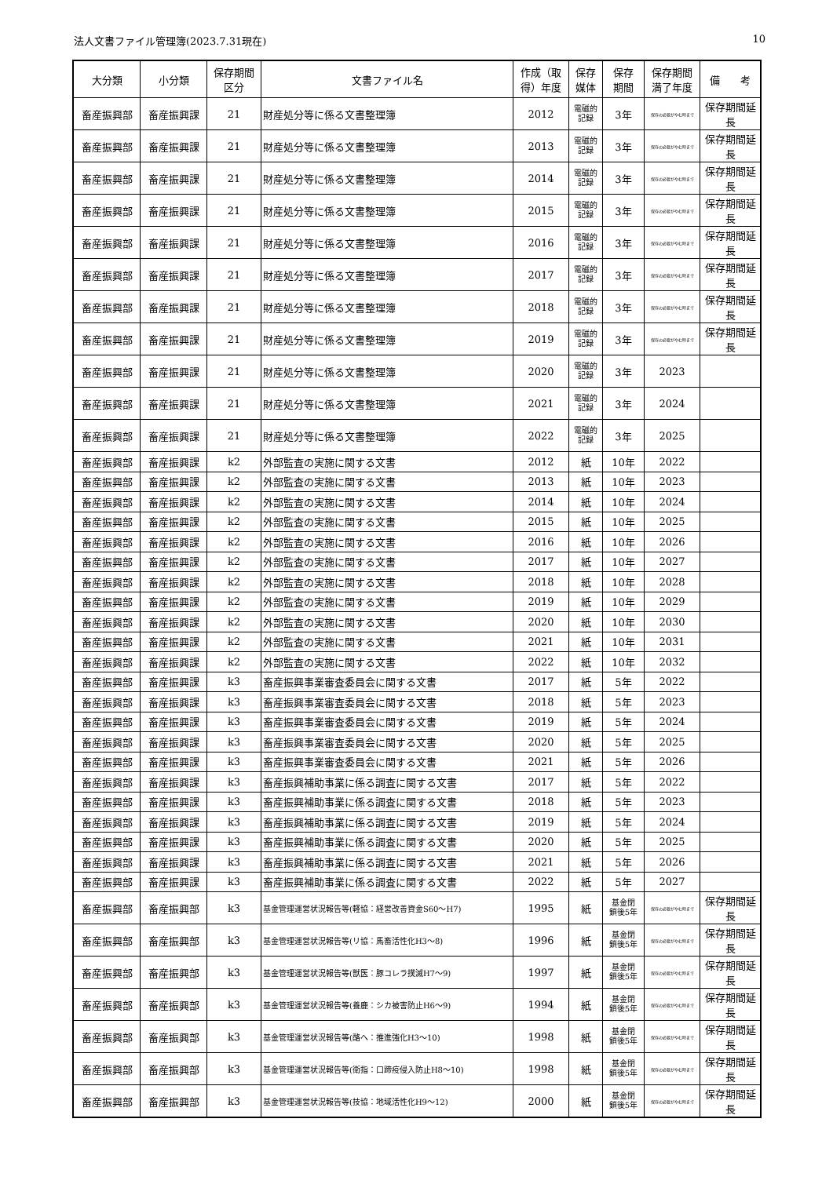法人文書ファイル管理簿(2023.7.31現在) 10
| 大分類 | 小分類 | 保存期間 区分 | 文書ファイル名 | 作成（取得）年度 | 保存 媒体 | 保存 期間 | 保存期間 満了年度 | 備 考 |
| --- | --- | --- | --- | --- | --- | --- | --- | --- |
| 畜産振興部 | 畜産振興課 | 21 | 財産処分等に係る文書整理簿 | 2012 | 電磁的 記録 | 3年 | 保存の必要がやむ時まで | 保存期間延長 |
| 畜産振興部 | 畜産振興課 | 21 | 財産処分等に係る文書整理簿 | 2013 | 電磁的 記録 | 3年 | 保存の必要がやむ時まで | 保存期間延長 |
| 畜産振興部 | 畜産振興課 | 21 | 財産処分等に係る文書整理簿 | 2014 | 電磁的 記録 | 3年 | 保存の必要がやむ時まで | 保存期間延長 |
| 畜産振興部 | 畜産振興課 | 21 | 財産処分等に係る文書整理簿 | 2015 | 電磁的 記録 | 3年 | 保存の必要がやむ時まで | 保存期間延長 |
| 畜産振興部 | 畜産振興課 | 21 | 財産処分等に係る文書整理簿 | 2016 | 電磁的 記録 | 3年 | 保存の必要がやむ時まで | 保存期間延長 |
| 畜産振興部 | 畜産振興課 | 21 | 財産処分等に係る文書整理簿 | 2017 | 電磁的 記録 | 3年 | 保存の必要がやむ時まで | 保存期間延長 |
| 畜産振興部 | 畜産振興課 | 21 | 財産処分等に係る文書整理簿 | 2018 | 電磁的 記録 | 3年 | 保存の必要がやむ時まで | 保存期間延長 |
| 畜産振興部 | 畜産振興課 | 21 | 財産処分等に係る文書整理簿 | 2019 | 電磁的 記録 | 3年 | 保存の必要がやむ時まで | 保存期間延長 |
| 畜産振興部 | 畜産振興課 | 21 | 財産処分等に係る文書整理簿 | 2020 | 電磁的 記録 | 3年 | 2023 | |
| 畜産振興部 | 畜産振興課 | 21 | 財産処分等に係る文書整理簿 | 2021 | 電磁的 記録 | 3年 | 2024 | |
| 畜産振興部 | 畜産振興課 | 21 | 財産処分等に係る文書整理簿 | 2022 | 電磁的 記録 | 3年 | 2025 | |
| 畜産振興部 | 畜産振興課 | k2 | 外部監査の実施に関する文書 | 2012 | 紙 | 10年 | 2022 | |
| 畜産振興部 | 畜産振興課 | k2 | 外部監査の実施に関する文書 | 2013 | 紙 | 10年 | 2023 | |
| 畜産振興部 | 畜産振興課 | k2 | 外部監査の実施に関する文書 | 2014 | 紙 | 10年 | 2024 | |
| 畜産振興部 | 畜産振興課 | k2 | 外部監査の実施に関する文書 | 2015 | 紙 | 10年 | 2025 | |
| 畜産振興部 | 畜産振興課 | k2 | 外部監査の実施に関する文書 | 2016 | 紙 | 10年 | 2026 | |
| 畜産振興部 | 畜産振興課 | k2 | 外部監査の実施に関する文書 | 2017 | 紙 | 10年 | 2027 | |
| 畜産振興部 | 畜産振興課 | k2 | 外部監査の実施に関する文書 | 2018 | 紙 | 10年 | 2028 | |
| 畜産振興部 | 畜産振興課 | k2 | 外部監査の実施に関する文書 | 2019 | 紙 | 10年 | 2029 | |
| 畜産振興部 | 畜産振興課 | k2 | 外部監査の実施に関する文書 | 2020 | 紙 | 10年 | 2030 | |
| 畜産振興部 | 畜産振興課 | k2 | 外部監査の実施に関する文書 | 2021 | 紙 | 10年 | 2031 | |
| 畜産振興部 | 畜産振興課 | k2 | 外部監査の実施に関する文書 | 2022 | 紙 | 10年 | 2032 | |
| 畜産振興部 | 畜産振興課 | k3 | 畜産振興事業審査委員会に関する文書 | 2017 | 紙 | 5年 | 2022 | |
| 畜産振興部 | 畜産振興課 | k3 | 畜産振興事業審査委員会に関する文書 | 2018 | 紙 | 5年 | 2023 | |
| 畜産振興部 | 畜産振興課 | k3 | 畜産振興事業審査委員会に関する文書 | 2019 | 紙 | 5年 | 2024 | |
| 畜産振興部 | 畜産振興課 | k3 | 畜産振興事業審査委員会に関する文書 | 2020 | 紙 | 5年 | 2025 | |
| 畜産振興部 | 畜産振興課 | k3 | 畜産振興事業審査委員会に関する文書 | 2021 | 紙 | 5年 | 2026 | |
| 畜産振興部 | 畜産振興課 | k3 | 畜産振興補助事業に係る調査に関する文書 | 2017 | 紙 | 5年 | 2022 | |
| 畜産振興部 | 畜産振興課 | k3 | 畜産振興補助事業に係る調査に関する文書 | 2018 | 紙 | 5年 | 2023 | |
| 畜産振興部 | 畜産振興課 | k3 | 畜産振興補助事業に係る調査に関する文書 | 2019 | 紙 | 5年 | 2024 | |
| 畜産振興部 | 畜産振興課 | k3 | 畜産振興補助事業に係る調査に関する文書 | 2020 | 紙 | 5年 | 2025 | |
| 畜産振興部 | 畜産振興課 | k3 | 畜産振興補助事業に係る調査に関する文書 | 2021 | 紙 | 5年 | 2026 | |
| 畜産振興部 | 畜産振興課 | k3 | 畜産振興補助事業に係る調査に関する文書 | 2022 | 紙 | 5年 | 2027 | |
| 畜産振興部 | 畜産振興部 | k3 | 基金管理運営状況報告等(軽協：経営改善資金S60～H7) | 1995 | 紙 | 基金閉 鎖後5年 | 保存の必要がやむ時まで | 保存期間延長 |
| 畜産振興部 | 畜産振興部 | k3 | 基金管理運営状況報告等(リ協：馬畜活性化H3～8) | 1996 | 紙 | 基金閉 鎖後5年 | 保存の必要がやむ時まで | 保存期間延長 |
| 畜産振興部 | 畜産振興部 | k3 | 基金管理運営状況報告等(獣医：豚コレラ撲滅H7～9) | 1997 | 紙 | 基金閉 鎖後5年 | 保存の必要がやむ時まで | 保存期間延長 |
| 畜産振興部 | 畜産振興部 | k3 | 基金管理運営状況報告等(養鹿：シカ被害防止H6～9) | 1994 | 紙 | 基金閉 鎖後5年 | 保存の必要がやむ時まで | 保存期間延長 |
| 畜産振興部 | 畜産振興部 | k3 | 基金管理運営状況報告等(酪へ：推進強化H3～10) | 1998 | 紙 | 基金閉 鎖後5年 | 保存の必要がやむ時まで | 保存期間延長 |
| 畜産振興部 | 畜産振興部 | k3 | 基金管理運営状況報告等(衛指：口蹄疫侵入防止H8～10) | 1998 | 紙 | 基金閉 鎖後5年 | 保存の必要がやむ時まで | 保存期間延長 |
| 畜産振興部 | 畜産振興部 | k3 | 基金管理運営状況報告等(技協：地域活性化H9～12) | 2000 | 紙 | 基金閉 鎖後5年 | 保存の必要がやむ時まで | 保存期間延長 |